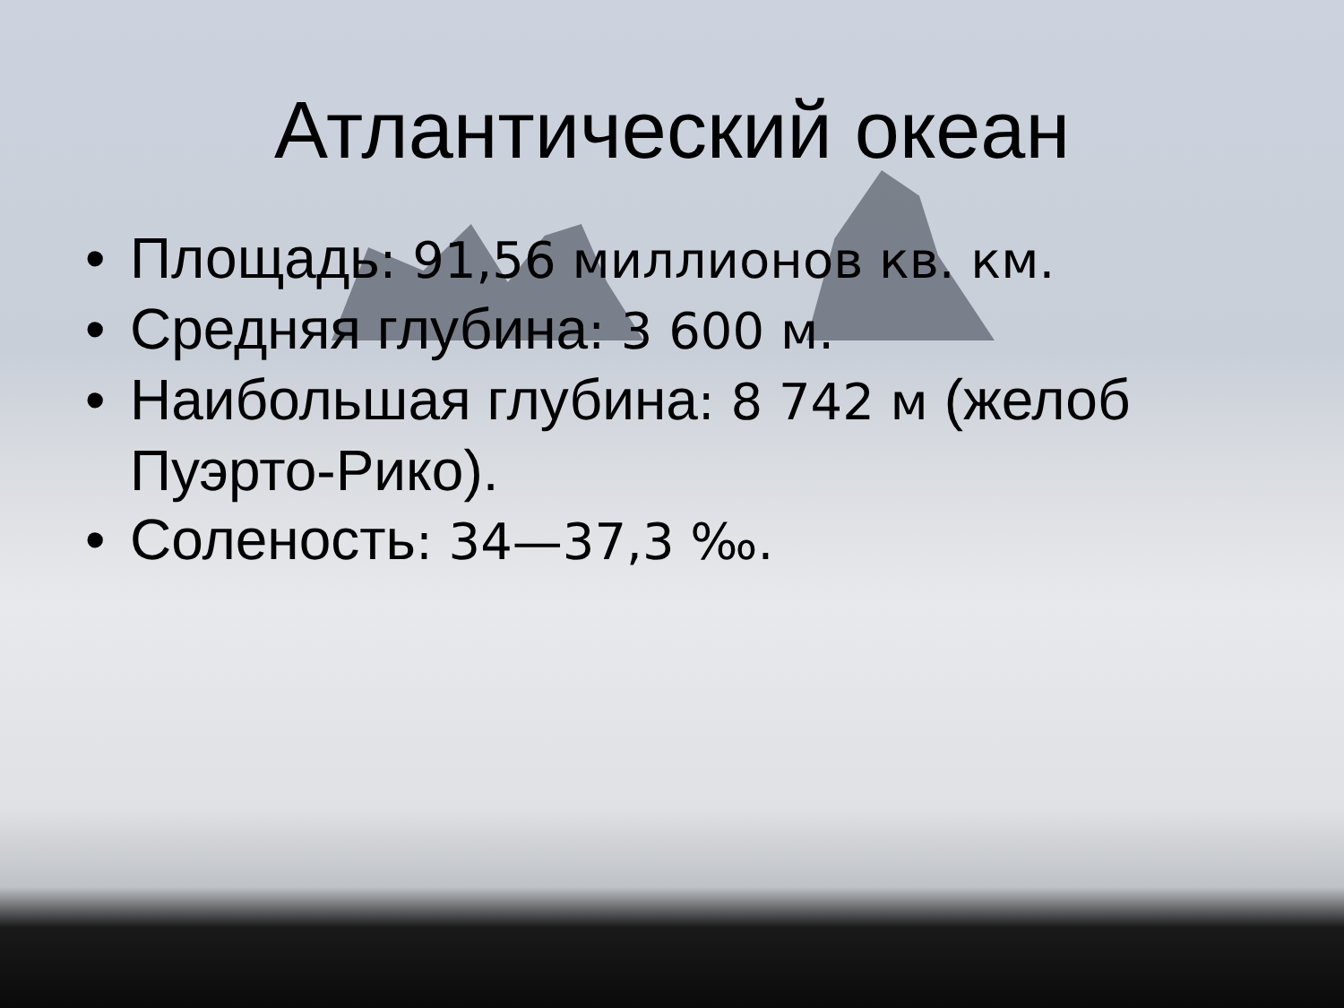Атлантический океан
• Площадь: 91,56 миллионов кв. км.
• Средняя глубина: 3 600 м.
• Наибольшая глубина: 8 742 м (желоб Пуэрто-Рико).
• Соленость: 34—37,3 ‰.